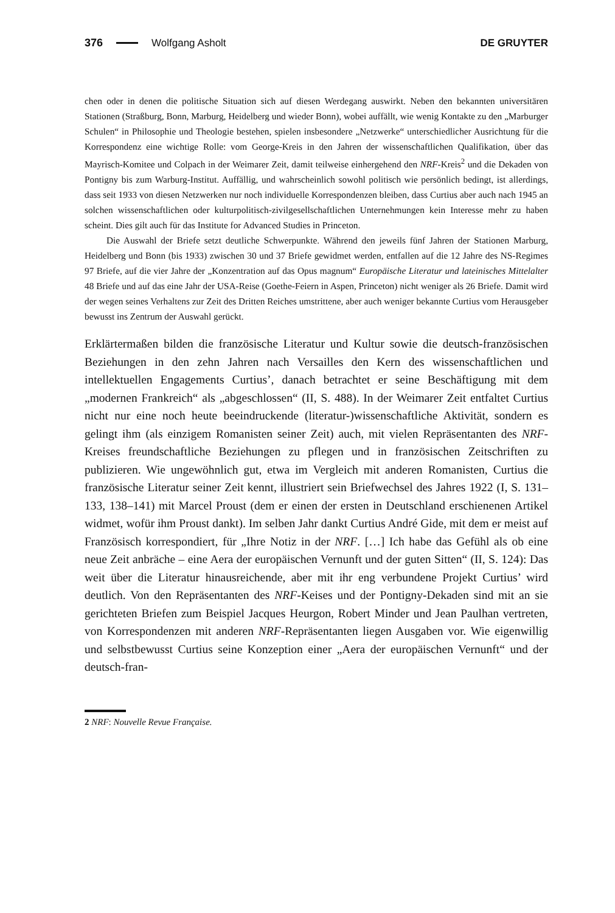376 Wolfgang Asholt DE GRUYTER
chen oder in denen die politische Situation sich auf diesen Werdegang auswirkt. Neben den bekannten universitären Stationen (Straßburg, Bonn, Marburg, Heidelberg und wieder Bonn), wobei auffällt, wie wenig Kontakte zu den „Marburger Schulen“ in Philosophie und Theologie bestehen, spielen insbesondere „Netzwerke“ unterschiedlicher Ausrichtung für die Korrespondenz eine wichtige Rolle: vom George-Kreis in den Jahren der wissenschaftlichen Qualifikation, über das Mayrisch-Komitee und Colpach in der Weimarer Zeit, damit teilweise einhergehend den NRF-Kreis<sup>2</sup> und die Dekaden von Pontigny bis zum Warburg-Institut. Auffällig, und wahrscheinlich sowohl politisch wie persönlich bedingt, ist allerdings, dass seit 1933 von diesen Netzwerken nur noch individuelle Korrespondenzen bleiben, dass Curtius aber auch nach 1945 an solchen wissenschaftlichen oder kulturpolitisch-zivilgesellschaftlichen Unternehmungen kein Interesse mehr zu haben scheint. Dies gilt auch für das Institute for Advanced Studies in Princeton.
Die Auswahl der Briefe setzt deutliche Schwerpunkte. Während den jeweils fünf Jahren der Stationen Marburg, Heidelberg und Bonn (bis 1933) zwischen 30 und 37 Briefe gewidmet werden, entfallen auf die 12 Jahre des NS-Regimes 97 Briefe, auf die vier Jahre der „Konzentration auf das Opus magnum“ Europäische Literatur und lateinisches Mittelalter 48 Briefe und auf das eine Jahr der USA-Reise (Goethe-Feiern in Aspen, Princeton) nicht weniger als 26 Briefe. Damit wird der wegen seines Verhaltens zur Zeit des Dritten Reiches umstrittene, aber auch weniger bekannte Curtius vom Herausgeber bewusst ins Zentrum der Auswahl gerückt.
Erklärtermaßen bilden die französische Literatur und Kultur sowie die deutsch-französischen Beziehungen in den zehn Jahren nach Versailles den Kern des wissenschaftlichen und intellektuellen Engagements Curtius’, danach betrachtet er seine Beschäftigung mit dem „modernen Frankreich“ als „abgeschlossen“ (II, S. 488). In der Weimarer Zeit entfaltet Curtius nicht nur eine noch heute beeindruckende (literatur-)wissenschaftliche Aktivität, sondern es gelingt ihm (als einzigem Romanisten seiner Zeit) auch, mit vielen Repräsentanten des NRF-Kreises freundschaftliche Beziehungen zu pflegen und in französischen Zeitschriften zu publizieren. Wie ungewöhnlich gut, etwa im Vergleich mit anderen Romanisten, Curtius die französische Literatur seiner Zeit kennt, illustriert sein Briefwechsel des Jahres 1922 (I, S. 131–133, 138–141) mit Marcel Proust (dem er einen der ersten in Deutschland erschienenen Artikel widmet, wofür ihm Proust dankt). Im selben Jahr dankt Curtius André Gide, mit dem er meist auf Französisch korrespondiert, für „Ihre Notiz in der NRF. […] Ich habe das Gefühl als ob eine neue Zeit anbräche – eine Aera der europäischen Vernunft und der guten Sitten“ (II, S. 124): Das weit über die Literatur hinausreichende, aber mit ihr eng verbundene Projekt Curtius’ wird deutlich. Von den Repräsentanten des NRF-Keises und der Pontigny-Dekaden sind mit an sie gerichteten Briefen zum Beispiel Jacques Heurgon, Robert Minder und Jean Paulhan vertreten, von Korrespondenzen mit anderen NRF-Repräsentanten liegen Ausgaben vor. Wie eigenwillig und selbstbewusst Curtius seine Konzeption einer „Aera der europäischen Vernunft“ und der deutsch-fran-
2 NRF: Nouvelle Revue Française.